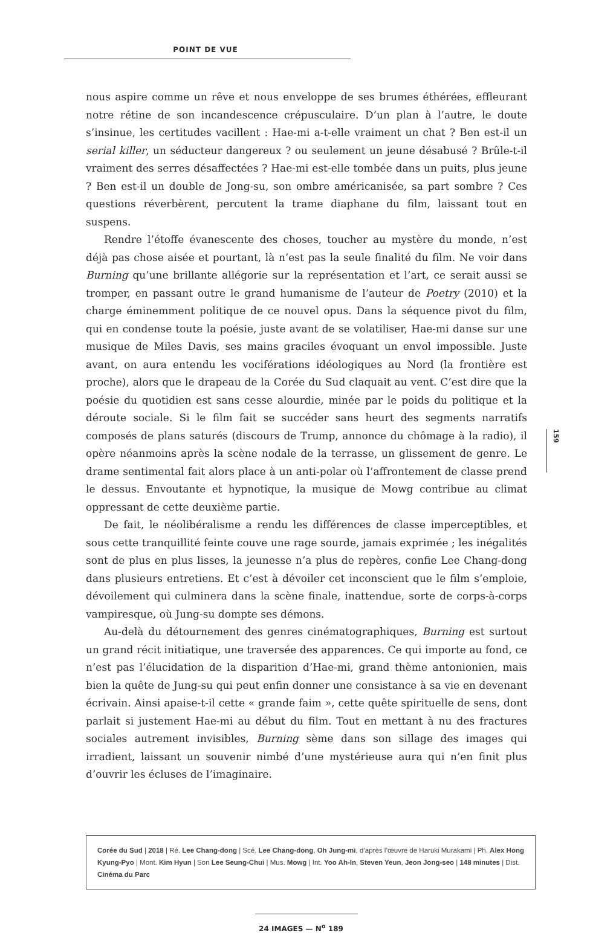POINT DE VUE
nous aspire comme un rêve et nous enveloppe de ses brumes éthérées, effleurant notre rétine de son incandescence crépusculaire. D’un plan à l’autre, le doute s’insinue, les certitudes vacillent : Hae-mi a-t-elle vraiment un chat ? Ben est-il un serial killer, un séducteur dangereux ? ou seulement un jeune désabusé ? Brûle-t-il vraiment des serres désaffectées ? Hae-mi est-elle tombée dans un puits, plus jeune ? Ben est-il un double de Jong-su, son ombre américanisée, sa part sombre ? Ces questions réverbèrent, percutent la trame diaphane du film, laissant tout en suspens.
Rendre l’étoffe évanescente des choses, toucher au mystère du monde, n’est déjà pas chose aisée et pourtant, là n’est pas la seule finalité du film. Ne voir dans Burning qu’une brillante allégorie sur la représentation et l’art, ce serait aussi se tromper, en passant outre le grand humanisme de l’auteur de Poetry (2010) et la charge éminemment politique de ce nouvel opus. Dans la séquence pivot du film, qui en condense toute la poésie, juste avant de se volatiliser, Hae-mi danse sur une musique de Miles Davis, ses mains graciles évoquant un envol impossible. Juste avant, on aura entendu les vociférations idéologiques au Nord (la frontière est proche), alors que le drapeau de la Corée du Sud claquait au vent. C’est dire que la poésie du quotidien est sans cesse alourdie, minée par le poids du politique et la déroute sociale. Si le film fait se succéder sans heurt des segments narratifs composés de plans saturés (discours de Trump, annonce du chômage à la radio), il opère néanmoins après la scène nodale de la terrasse, un glissement de genre. Le drame sentimental fait alors place à un anti-polar où l’affrontement de classe prend le dessus. Envoutante et hypnotique, la musique de Mowg contribue au climat oppressant de cette deuxième partie.
De fait, le néolibéralisme a rendu les différences de classe imperceptibles, et sous cette tranquillité feinte couve une rage sourde, jamais exprimée ; les inégalités sont de plus en plus lisses, la jeunesse n’a plus de repères, confie Lee Chang-dong dans plusieurs entretiens. Et c’est à dévoiler cet inconscient que le film s’emploie, dévoilement qui culminera dans la scène finale, inattendue, sorte de corps-à-corps vampiresque, où Jung-su dompte ses démons.
Au-delà du détournement des genres cinématographiques, Burning est surtout un grand récit initiatique, une traversée des apparences. Ce qui importe au fond, ce n’est pas l’élucidation de la disparition d’Hae-mi, grand thème antonionien, mais bien la quête de Jung-su qui peut enfin donner une consistance à sa vie en devenant écrivain. Ainsi apaise-t-il cette « grande faim », cette quête spirituelle de sens, dont parlait si justement Hae-mi au début du film. Tout en mettant à nu des fractures sociales autrement invisibles, Burning sème dans son sillage des images qui irradient, laissant un souvenir nimbé d’une mystérieuse aura qui n’en finit plus d’ouvrir les écluses de l’imaginaire.
159
Corée du Sud | 2018 | Ré. Lee Chang-dong | Scé. Lee Chang-dong, Oh Jung-mi, d’après l’œuvre de Haruki Murakami | Ph. Alex Hong Kyung-Pyo | Mont. Kim Hyun | Son Lee Seung-Chui | Mus. Mowg | Int. Yoo Ah-In, Steven Yeun, Jeon Jong-seo | 148 minutes | Dist. Cinéma du Parc
24 IMAGES — N<sup>o</sup> 189